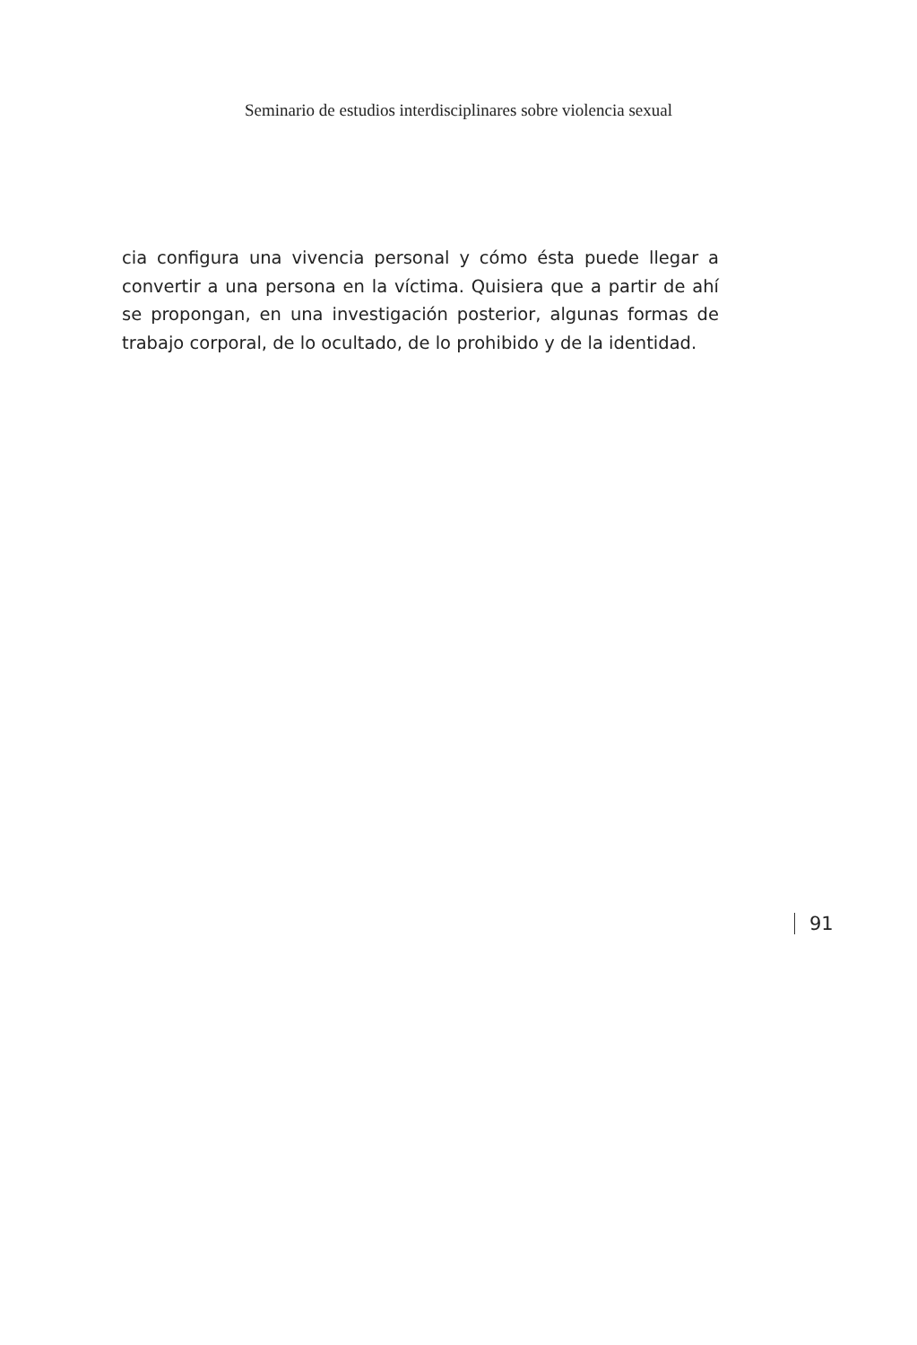Seminario de estudios interdisciplinares sobre violencia sexual
cia configura una vivencia personal y cómo ésta puede llegar a convertir a una persona en la víctima. Quisiera que a partir de ahí se propongan, en una investigación posterior, algunas formas de trabajo corporal, de lo ocultado, de lo prohibido y de la identidad.
91